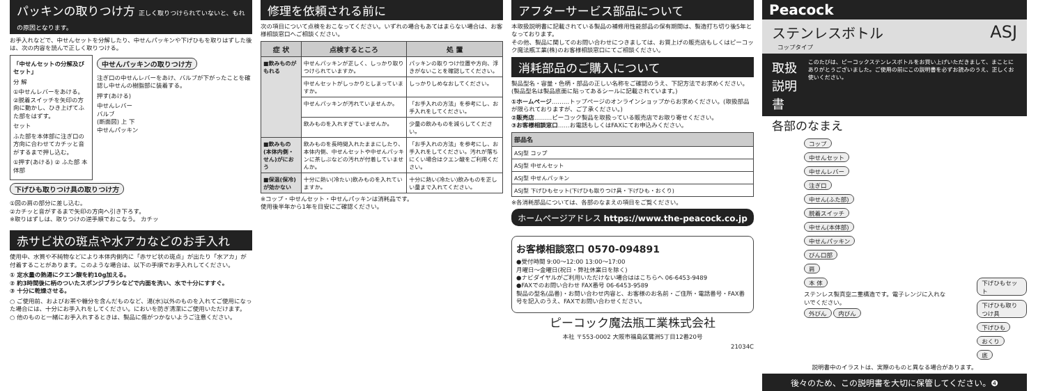パッキンの取りつけ方 正しく取りつけられていないと、もれの原因となります。
お手入れなどで、中せんセットを分解したり、中せんパッキンや下げひもを取りはずした後は、次の内容を読んで正しく取りつける。
「中せんセットの分解及びセット」
分 解
①中せんレバーをあける。
②脱着スイッチを矢印の方向に動かし、ひき上げてふた部をはずす。
セット
ふた部を本体部に注ぎ口の方向に合わせてカチッと音がするまで押し込む。
①押す(あける) ② ふた部 本体部
中せんパッキンの取りつけ方
注ぎ口の中せんレバーをあけ、バルブが下がったことを確認し中せんの樹脂部に装着する。
押す(あける)
中せんレバー
バルブ
(断面図) 上 下
中せんパッキン
下げひも取りつけ具の取りつけ方
①図の肩の部分に差し込む。
②カチッと音がするまで矢印の方向へ引き下ろす。
※取りはずしは、取りつけの逆手順でおこなう。 カチッ
赤サビ状の斑点や水アカなどのお手入れ
使用中、水質や不純物などにより本体内側内に「赤サビ状の斑点」が出たり「水アカ」が付着することがあります。このような場合は、以下の手順でお手入れしてください。
① 定水量の熱湯にクエン酸を約10g加える。
② 約3時間後に柄のついたスポンジブラシなどで内面を洗い、水で十分にすすぐ。
③ 十分に乾燥させる。
○ ご使用前、およびお茶や糖分を含んだものなど、湯(水)以外のものを入れてご使用になった場合には、十分にお手入れをしてください。においを防ぎ清潔にご使用いただけます。
○ 他のものと一緒にお手入れするときは、製品に傷がつかないようご注意ください。
修理を依頼される前に
次の項目について点検をおこなってください。いずれの場合もあてはまらない場合は、お客様相談窓口へご相談ください。
| 症 状 | 点検するところ | 処 置 |
| --- | --- | --- |
| ■飲みものがもれる | 中せんパッキンが正しく、しっかり取りつけられていますか。 | パッキンの取りつけ位置や方向、浮きがないことを確認してください。 |
| | 中せんセットがしっかりとしまっていますか。 | しっかりしめなおしてください。 |
| | 中せんパッキンが汚れていませんか。 | 「お手入れの方法」を参考にし、お手入れをしてください。 |
| | 飲みものを入れすぎていませんか。 | 少量の飲みものを減らしてください。 |
| ■飲みもの(本体内側・せん)がにおう | 飲みものを長時間入れたままにしたり、本体内側、中せんセットや中せんパッキンに茶しぶなどの汚れが付着していませんか。 | 「お手入れの方法」を参考にし、お手入れをしてください。汚れが落ちにくい場合はクエン酸をご利用ください。 |
| ■保温(保冷)が効かない | 十分に熱い(冷たい)飲みものを入れていますか。 | 十分に熱い(冷たい)飲みものを正しい量まで入れてください。 |
※コップ・中せんセット・中せんパッキンは消耗品です。
使用後半年から1年を目安にご確認ください。
アフターサービス部品について
本取扱説明書に記載されている製品の補修用性能部品の保有期間は、製造打ち切り後5年となっております。
その他、製品に関してのお問い合わせにつきましては、お買上げの販売店もしくはピーコック魔法瓶工業(株)のお客様相談窓口にてご相談ください。
消耗部品のご購入について
製品型名・容量・色柄・部品の正しい名称をご確認のうえ、下記方法でお求めください。(製品型名は製品底面に貼ってあるシールに記載されています。)
①ホームページ………トップページのオンラインショップからお求めください。(取扱部品が限られておりますが、ご了承ください。)
②販売店………ピーコック製品を取扱っている販売店でお取り寄せください。
③お客様相談窓口……お電話もしくはFAXにてお申込みください。
| 部品名 |
| --- |
| ASJ型 コップ |
| ASJ型 中せんセット |
| ASJ型 中せんパッキン |
| ASJ型 下げひもセット(下げひも取りつけ具・下げひも・おくり) |
※各消耗部品については、各部のなまえの項目をご覧ください。
ホームページアドレス https://www.the-peacock.co.jp
お客様相談窓口 0570-094891
●受付時間 9:00～12:00 13:00～17:00
月曜日～金曜日(祝日・弊社休業日を除く)
●ナビダイヤルがご利用いただけない場合ははこちらへ 06-6453-9489
●FAXでのお問い合わせ FAX番号 06-6453-9589
製品の型名(品番)・お問い合わせ内容と、お客様のお名前・ご住所・電話番号・FAX番号を記入のうえ、FAXでお問い合わせください。
ピーコック魔法瓶工業株式会社
本社 〒553-0002 大阪市福島区鷺洲5丁目12番20号
21034C
Peacock
ステンレスボトル
コップタイプ
ASJ
取扱説明書 このたびは、ピーコックステンレスボトルをお買い上げいただきまして、まことにありがとうございました。ご使用の前にこの説明書を必ずお読みのうえ、正しくお使いください。
各部のなまえ
コップ
中せんセット
中せんレバー
注ぎ口
中せん(ふた部)
脱着スイッチ
中せん(本体部)
中せんパッキン
びん口部
肩
本 体
ステンレス製真空二重構造です。電子レンジに入れないでください。
外びん 内びん
下げひもセット
下げひも取りつけ具
下げひも
おくり
底
説明書中のイラストは、実際のものと異なる場合があります。
後々のため、この説明書を大切に保管してください。❹